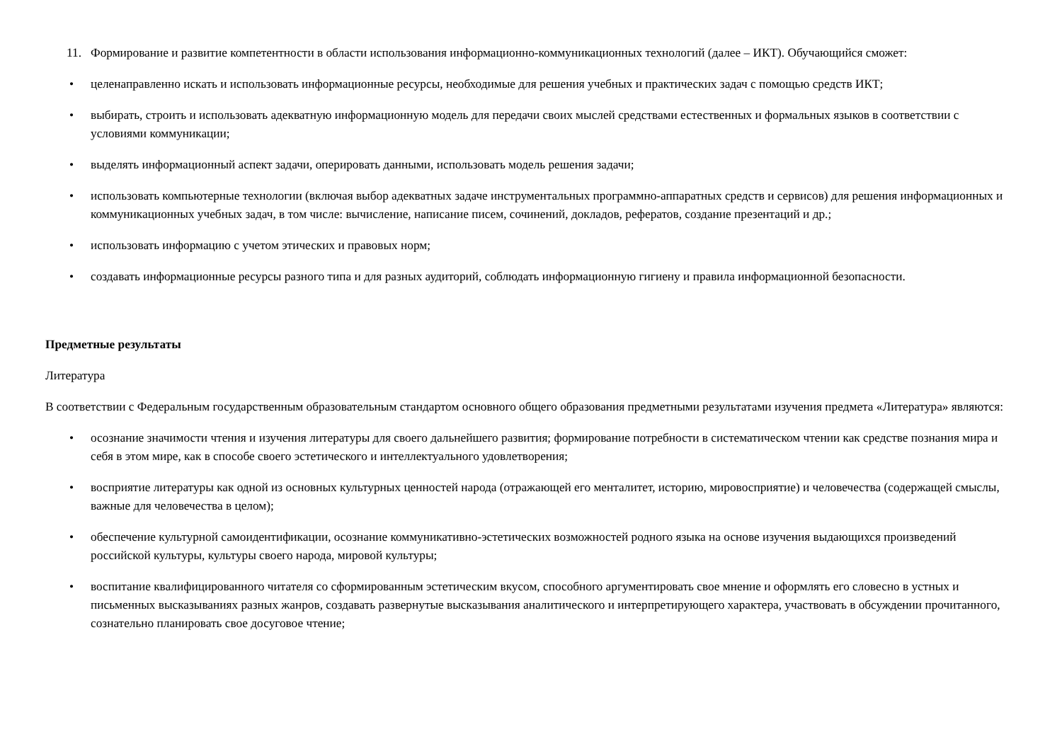11. Формирование и развитие компетентности в области использования информационно-коммуникационных технологий (далее – ИКТ). Обучающийся сможет:
• целенаправленно искать и использовать информационные ресурсы, необходимые для решения учебных и практических задач с помощью средств ИКТ;
• выбирать, строить и использовать адекватную информационную модель для передачи своих мыслей средствами естественных и формальных языков в соответствии с условиями коммуникации;
• выделять информационный аспект задачи, оперировать данными, использовать модель решения задачи;
• использовать компьютерные технологии (включая выбор адекватных задаче инструментальных программно-аппаратных средств и сервисов) для решения информационных и коммуникационных учебных задач, в том числе: вычисление, написание писем, сочинений, докладов, рефератов, создание презентаций и др.;
• использовать информацию с учетом этических и правовых норм;
• создавать информационные ресурсы разного типа и для разных аудиторий, соблюдать информационную гигиену и правила информационной безопасности.
Предметные результаты
Литература
В соответствии с Федеральным государственным образовательным стандартом основного общего образования предметными результатами изучения предмета «Литература» являются:
• осознание значимости чтения и изучения литературы для своего дальнейшего развития; формирование потребности в систематическом чтении как средстве познания мира и себя в этом мире, как в способе своего эстетического и интеллектуального удовлетворения;
• восприятие литературы как одной из основных культурных ценностей народа (отражающей его менталитет, историю, мировосприятие) и человечества (содержащей смыслы, важные для человечества в целом);
• обеспечение культурной самоидентификации, осознание коммуникативно-эстетических возможностей родного языка на основе изучения выдающихся произведений российской культуры, культуры своего народа, мировой культуры;
• воспитание квалифицированного читателя со сформированным эстетическим вкусом, способного аргументировать свое мнение и оформлять его словесно в устных и письменных высказываниях разных жанров, создавать развернутые высказывания аналитического и интерпретирующего характера, участвовать в обсуждении прочитанного, сознательно планировать свое досуговое чтение;